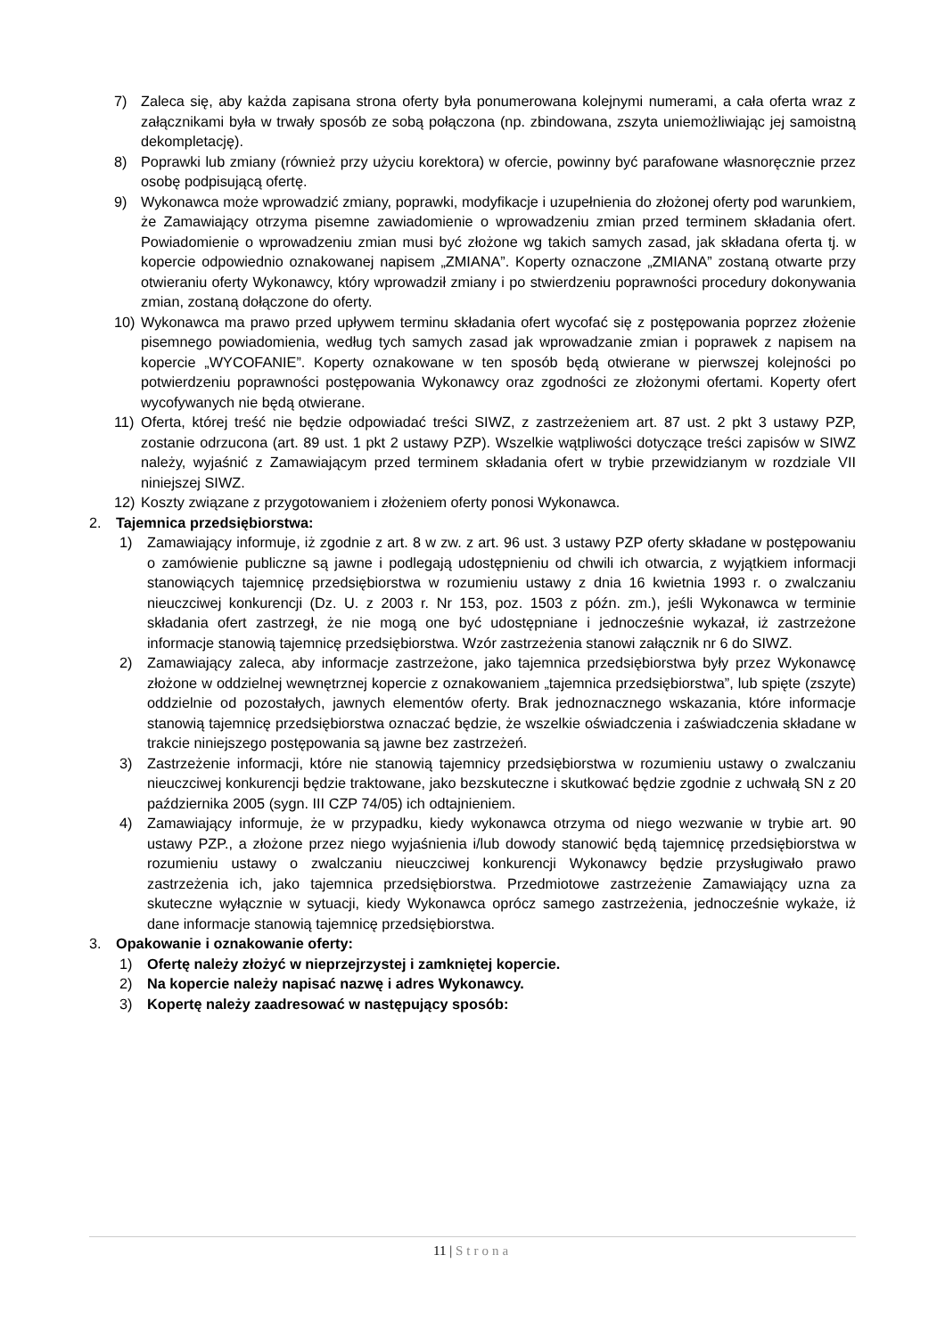7) Zaleca się, aby każda zapisana strona oferty była ponumerowana kolejnymi numerami, a cała oferta wraz z załącznikami była w trwały sposób ze sobą połączona (np. zbindowana, zszyta uniemożliwiając jej samoistną dekompletację).
8) Poprawki lub zmiany (również przy użyciu korektora) w ofercie, powinny być parafowane własnoręcznie przez osobę podpisującą ofertę.
9) Wykonawca może wprowadzić zmiany, poprawki, modyfikacje i uzupełnienia do złożonej oferty pod warunkiem, że Zamawiający otrzyma pisemne zawiadomienie o wprowadzeniu zmian przed terminem składania ofert. Powiadomienie o wprowadzeniu zmian musi być złożone wg takich samych zasad, jak składana oferta tj. w kopercie odpowiednio oznakowanej napisem „ZMIANA”. Koperty oznaczone „ZMIANA” zostaną otwarte przy otwieraniu oferty Wykonawcy, który wprowadził zmiany i po stwierdzeniu poprawności procedury dokonywania zmian, zostaną dołączone do oferty.
10) Wykonawca ma prawo przed upływem terminu składania ofert wycofać się z postępowania poprzez złożenie pisemnego powiadomienia, według tych samych zasad jak wprowadzanie zmian i poprawek z napisem na kopercie „WYCOFANIE”. Koperty oznakowane w ten sposób będą otwierane w pierwszej kolejności po potwierdzeniu poprawności postępowania Wykonawcy oraz zgodności ze złożonymi ofertami. Koperty ofert wycofywanych nie będą otwierane.
11) Oferta, której treść nie będzie odpowiadać treści SIWZ, z zastrzeżeniem art. 87 ust. 2 pkt 3 ustawy PZP, zostanie odrzucona (art. 89 ust. 1 pkt 2 ustawy PZP). Wszelkie wątpliwości dotyczące treści zapisów w SIWZ należy, wyjaśnić z Zamawiającym przed terminem składania ofert w trybie przewidzianym w rozdziale VII niniejszej SIWZ.
12) Koszty związane z przygotowaniem i złożeniem oferty ponosi Wykonawca.
2. Tajemnica przedsiębiorstwa:
1) Zamawiający informuje, iż zgodnie z art. 8 w zw. z art. 96 ust. 3 ustawy PZP oferty składane w postępowaniu o zamówienie publiczne są jawne i podlegają udostępnieniu od chwili ich otwarcia, z wyjątkiem informacji stanowiących tajemnicę przedsiębiorstwa w rozumieniu ustawy z dnia 16 kwietnia 1993 r. o zwalczaniu nieuczciwej konkurencji (Dz. U. z 2003 r. Nr 153, poz. 1503 z późn. zm.), jeśli Wykonawca w terminie składania ofert zastrzegł, że nie mogą one być udostępniane i jednocześnie wykazał, iż zastrzeżone informacje stanowią tajemnicę przedsiębiorstwa. Wzór zastrzeżenia stanowi załącznik nr 6 do SIWZ.
2) Zamawiający zaleca, aby informacje zastrzeżone, jako tajemnica przedsiębiorstwa były przez Wykonawcę złożone w oddzielnej wewnętrznej kopercie z oznakowaniem „tajemnica przedsiębiorstwa”, lub spięte (zszyte) oddzielnie od pozostałych, jawnych elementów oferty. Brak jednoznacznego wskazania, które informacje stanowią tajemnicę przedsiębiorstwa oznaczać będzie, że wszelkie oświadczenia i zaświadczenia składane w trakcie niniejszego postępowania są jawne bez zastrzeżeń.
3) Zastrzeżenie informacji, które nie stanowią tajemnicy przedsiębiorstwa w rozumieniu ustawy o zwalczaniu nieuczciwej konkurencji będzie traktowane, jako bezskuteczne i skutkować będzie zgodnie z uchwałą SN z 20 października 2005 (sygn. III CZP 74/05) ich odtajnieniem.
4) Zamawiający informuje, że w przypadku, kiedy wykonawca otrzyma od niego wezwanie w trybie art. 90 ustawy PZP., a złożone przez niego wyjaśnienia i/lub dowody stanowić będą tajemnicę przedsiębiorstwa w rozumieniu ustawy o zwalczaniu nieuczciwej konkurencji Wykonawcy będzie przysługiwało prawo zastrzeżenia ich, jako tajemnica przedsiębiorstwa. Przedmiotowe zastrzeżenie Zamawiający uzna za skuteczne wyłącznie w sytuacji, kiedy Wykonawca oprócz samego zastrzeżenia, jednocześnie wykaże, iż dane informacje stanowią tajemnicę przedsiębiorstwa.
3. Opakowanie i oznakowanie oferty:
1) Ofertę należy złożyć w nieprzejrzystej i zamkniętej kopercie.
2) Na kopercie należy napisać nazwę i adres Wykonawcy.
3) Kopertę należy zaadresować w następujący sposób:
11 | Strona